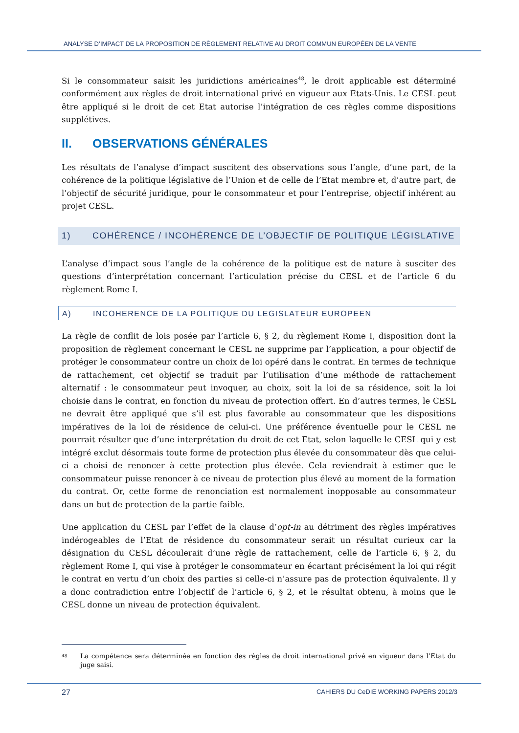ANALYSE D’IMPACT DE LA PROPOSITION DE RÈGLEMENT RELATIVE AU DROIT COMMUN EUROPÉEN DE LA VENTE
Si le consommateur saisit les juridictions américaines<sup>48</sup>, le droit applicable est déterminé conformément aux règles de droit international privé en vigueur aux Etats-Unis. Le CESL peut être appliqué si le droit de cet Etat autorise l’intégration de ces règles comme dispositions supplétives.
II. OBSERVATIONS GÉNÉRALES
Les résultats de l’analyse d’impact suscitent des observations sous l’angle, d’une part, de la cohérence de la politique législative de l’Union et de celle de l’Etat membre et, d’autre part, de l’objectif de sécurité juridique, pour le consommateur et pour l’entreprise, objectif inhérent au projet CESL.
1) COHÉRENCE / INCOHÉRENCE DE L’OBJECTIF DE POLITIQUE LÉGISLATIVE
L’analyse d’impact sous l’angle de la cohérence de la politique est de nature à susciter des questions d’interprétation concernant l’articulation précise du CESL et de l’article 6 du règlement Rome I.
A) INCOHERENCE DE LA POLITIQUE DU LEGISLATEUR EUROPEEN
La règle de conflit de lois posée par l’article 6, § 2, du règlement Rome I, disposition dont la proposition de règlement concernant le CESL ne supprime par l’application, a pour objectif de protéger le consommateur contre un choix de loi opéré dans le contrat. En termes de technique de rattachement, cet objectif se traduit par l’utilisation d’une méthode de rattachement alternatif : le consommateur peut invoquer, au choix, soit la loi de sa résidence, soit la loi choisie dans le contrat, en fonction du niveau de protection offert. En d’autres termes, le CESL ne devrait être appliqué que s’il est plus favorable au consommateur que les dispositions impératives de la loi de résidence de celui-ci. Une préférence éventuelle pour le CESL ne pourrait résulter que d’une interprétation du droit de cet Etat, selon laquelle le CESL qui y est intégré exclut désormais toute forme de protection plus élevée du consommateur dès que celui-ci a choisi de renoncer à cette protection plus élevée. Cela reviendrait à estimer que le consommateur puisse renoncer à ce niveau de protection plus élevé au moment de la formation du contrat. Or, cette forme de renonciation est normalement inopposable au consommateur dans un but de protection de la partie faible.
Une application du CESL par l’effet de la clause d’opt-in au détriment des règles impératives indérogeables de l’Etat de résidence du consommateur serait un résultat curieux car la désignation du CESL découlerait d’une règle de rattachement, celle de l’article 6, § 2, du règlement Rome I, qui vise à protéger le consommateur en écartant précisément la loi qui régit le contrat en vertu d’un choix des parties si celle-ci n’assure pas de protection équivalente. Il y a donc contradiction entre l’objectif de l’article 6, § 2, et le résultat obtenu, à moins que le CESL donne un niveau de protection équivalent.
<sup>48</sup> La compétence sera déterminée en fonction des règles de droit international privé en vigueur dans l’Etat du juge saisi.
27 CAHIERS DU CeDIE WORKING PAPERS 2012/3